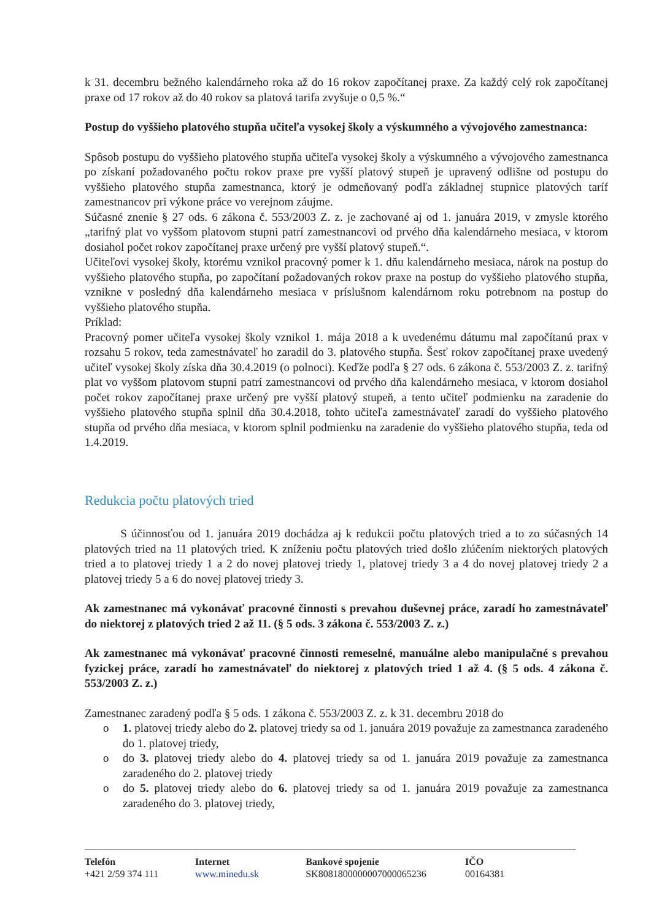k 31. decembru bežného kalendárneho roka až do 16 rokov započítanej praxe. Za každý celý rok započítanej praxe od 17 rokov až do 40 rokov sa platová tarifa zvyšuje o 0,5 %.“
Postup do vyššieho platového stupňa učiteľa vysokej školy a výskumného a vývojového zamestnanca:
Spôsob postupu do vyššieho platového stupňa učiteľa vysokej školy a výskumného a vývojového zamestnanca po získaní požadovaného počtu rokov praxe pre vyšší platový stupeň je upravený odlišne od postupu do vyššieho platového stupňa zamestnanca, ktorý je odmeňovaný podľa základnej stupnice platových taríf zamestnancov pri výkone práce vo verejnom záujme.
Súčasné znenie § 27 ods. 6 zákona č. 553/2003 Z. z. je zachované aj od 1. januára 2019, v zmysle ktorého „tarifný plat vo vyššom platovom stupni patrí zamestnancovi od prvého dňa kalendárneho mesiaca, v ktorom dosiahol počet rokov započítanej praxe určený pre vyšší platový stupeň.“.
Učiteľovi vysokej školy, ktorému vznikol pracovný pomer k 1. dňu kalendárneho mesiaca, nárok na postup do vyššieho platového stupňa, po započítaní požadovaných rokov praxe na postup do vyššieho platového stupňa, vznikne v posledný dňa kalendárneho mesiaca v príslušnom kalendárnom roku potrebnom na postup do vyššieho platového stupňa.
Príklad:
Pracovný pomer učiteľa vysokej školy vznikol 1. mája 2018 a k uvedenému dátumu mal započítanú prax v rozsahu 5 rokov, teda zamestnávateľ ho zaradil do 3. platového stupňa. Šesť rokov započítanej praxe uvedený učiteľ vysokej školy získa dňa 30.4.2019 (o polnoci). Keďže podľa § 27 ods. 6 zákona č. 553/2003 Z. z. tarifný plat vo vyššom platovom stupni patrí zamestnancovi od prvého dňa kalendárneho mesiaca, v ktorom dosiahol počet rokov započítanej praxe určený pre vyšší platový stupeň, a tento učiteľ podmienku na zaradenie do vyššieho platového stupňa splnil dňa 30.4.2018, tohto učiteľa zamestnávateľ zaradí do vyššieho platového stupňa od prvého dňa mesiaca, v ktorom splnil podmienku na zaradenie do vyššieho platového stupňa, teda od 1.4.2019.
Redukcia počtu platových tried
S účinnosťou od 1. januára 2019 dochádza aj k redukcii počtu platových tried a to zo súčasných 14 platových tried na 11 platových tried. K zníženiu počtu platových tried došlo zlúčením niektorých platových tried a to platovej triedy 1 a 2 do novej platovej triedy 1, platovej triedy 3 a 4 do novej platovej triedy 2 a platovej triedy 5 a 6 do novej platovej triedy 3.
Ak zamestnanec má vykonávať pracovné činnosti s prevahou duševnej práce, zaradí ho zamestnávateľ do niektorej z platových tried 2 až 11. (§ 5 ods. 3 zákona č. 553/2003 Z. z.)
Ak zamestnanec má vykonávať pracovné činnosti remeselné, manuálne alebo manipulačné s prevahou fyzickej práce, zaradí ho zamestnávateľ do niektorej z platových tried 1 až 4. (§ 5 ods. 4 zákona č. 553/2003 Z. z.)
Zamestnanec zaradený podľa § 5 ods. 1 zákona č. 553/2003 Z. z. k 31. decembru 2018 do
o 1. platovej triedy alebo do 2. platovej triedy sa od 1. januára 2019 považuje za zamestnanca zaradeného do 1. platovej triedy,
o do 3. platovej triedy alebo do 4. platovej triedy sa od 1. januára 2019 považuje za zamestnanca zaradeného do 2. platovej triedy
o do 5. platovej triedy alebo do 6. platovej triedy sa od 1. januára 2019 považuje za zamestnanca zaradeného do 3. platovej triedy,
Telefón
+421 2/59 374 111
Internet
www.minedu.sk
Bankové spojenie
SK8081800000007000065236
IČO
00164381